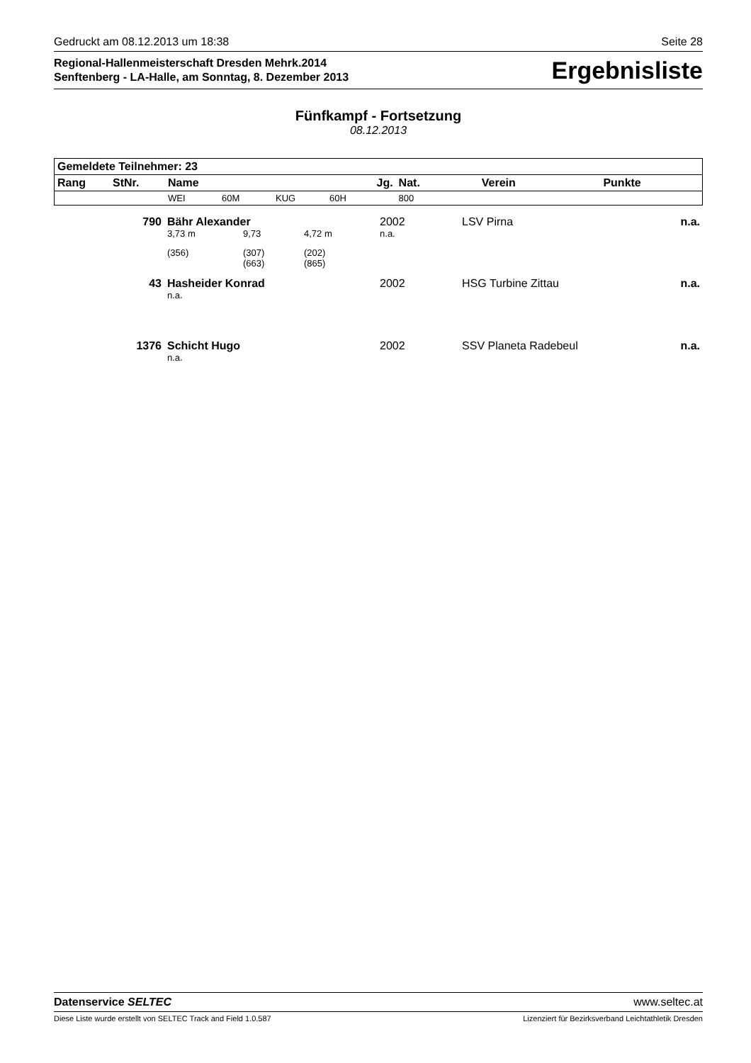Gedruckt am 08.12.2013 um 18:38 Seite 28
Regional-Hallenmeisterschaft Dresden Mehrk.2014
Senftenberg - LA-Halle, am Sonntag, 8. Dezember 2013
Ergebnisliste
Fünfkampf - Fortsetzung
08.12.2013
| Gemeldete Teilnehmer: 23 | | | | | | | | | |
| --- | --- | --- | --- | --- | --- | --- | --- | --- | --- |
| Rang | StNr. | Name | | | Jg. | Nat. | Verein | Punkte | |
| | | WEI | 60M | KUG | 60H | 800 | | | |
| | 790 | Bähr Alexander | | | 2002 | | LSV Pirna | n.a. |
| | | 3,73 m | 9,73 | 4,72 m | n.a. | | | |
| | | (356) | (307) (663) | (202) (865) | | | | |
| | 43 | Hasheider Konrad | | | 2002 | | HSG Turbine Zittau | n.a. |
| | | n.a. | | | | | | |
| | 1376 | Schicht Hugo | | | 2002 | | SSV Planeta Radebeul | n.a. |
| | | n.a. | | | | | | |
Datenservice SELTEC www.seltec.at
Diese Liste wurde erstellt von SELTEC Track and Field 1.0.587 Lizenziert für Bezirksverband Leichtathletik Dresden